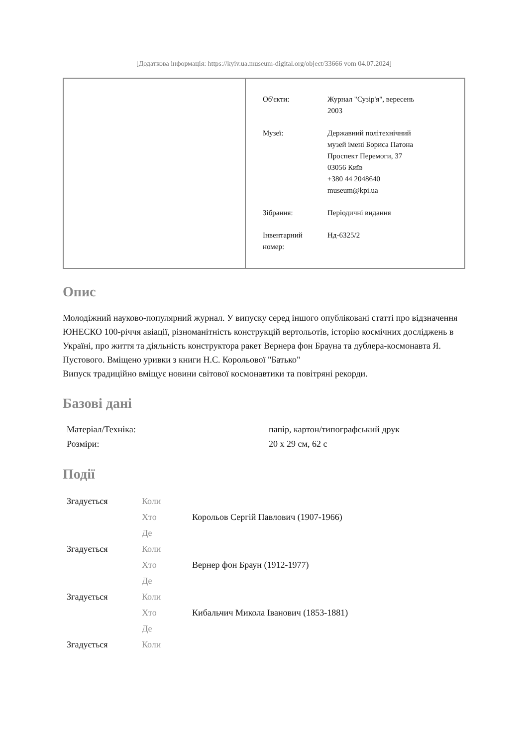[Додаткова інформація: https://kyiv.ua.museum-digital.org/object/33666 vom 04.07.2024]
| Об'єкти: | Журнал "Сузір'я", вересень 2003 |
| Музеї: | Державний політехнічний музей імені Бориса Патона Проспект Перемоги, 37 03056 Київ +380 44 2048640 museum@kpi.ua |
| Зібрання: | Періодичні видання |
| Інвентарний номер: | Нд-6325/2 |
Опис
Молодіжний науково-популярний журнал. У випуску серед іншого опубліковані статті про відзначення ЮНЕСКО 100-річчя авіації, різноманітність конструкцій вертольотів, історію космічних досліджень в Україні, про життя та діяльність конструктора ракет Вернера фон Брауна та дублера-космонавта Я. Пустового. Вміщено уривки з книги Н.С. Корольової "Батько"
Випуск традиційно вміщує новини світової космонавтики та повітряні рекорди.
Базові дані
| Матеріал/Техніка: | папір, картон/типографський друк |
| Розміри: | 20 x 29 см, 62 с |
Події
| Згадується | Коли | |
| | Хто | Корольов Сергій Павлович (1907-1966) |
| | Де | |
| Згадується | Коли | |
| | Хто | Вернер фон Браун (1912-1977) |
| | Де | |
| Згадується | Коли | |
| | Хто | Кибальчич Микола Іванович (1853-1881) |
| | Де | |
| Згадується | Коли | |